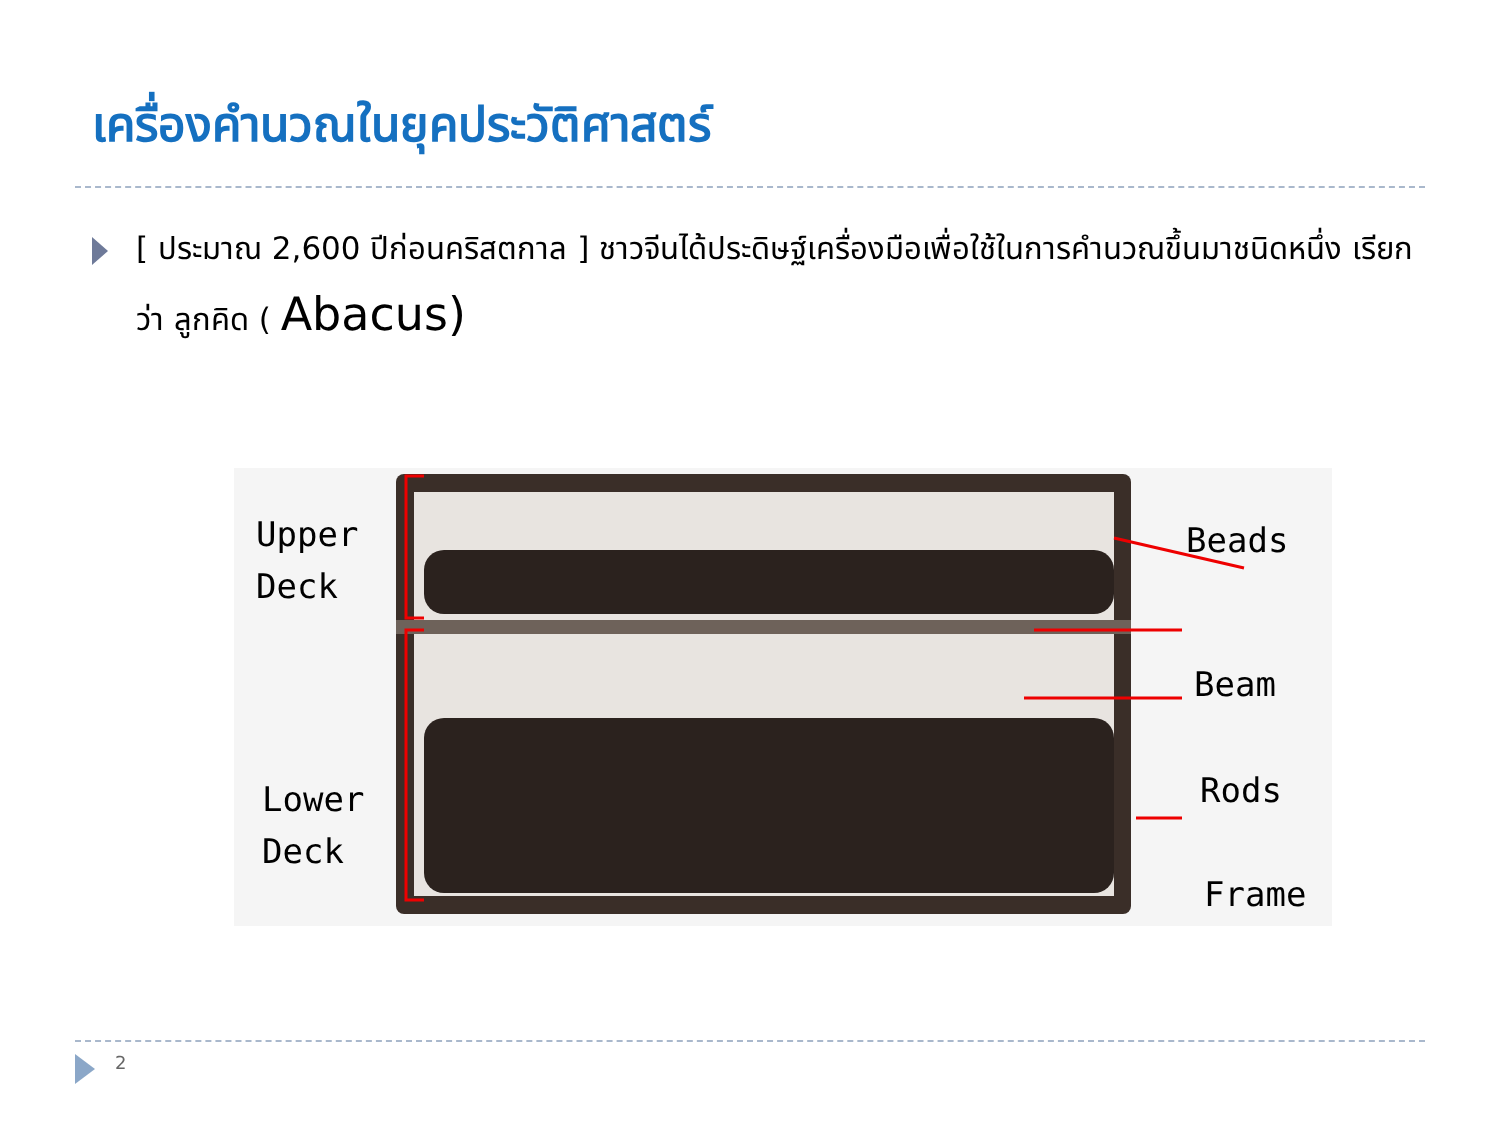เครื่องคำนวณในยุคประวัติศาสตร์
[ ประมาณ 2,600 ปีก่อนคริสตกาล ] ชาวจีนได้ประดิษฐ์เครื่องมือเพื่อใช้ในการคำนวณขึ้นมาชนิดหนึ่ง เรียกว่า ลูกคิด ( Abacus)
Upper
Deck
Lower
Deck
Beads
Beam
Rods
Frame
2